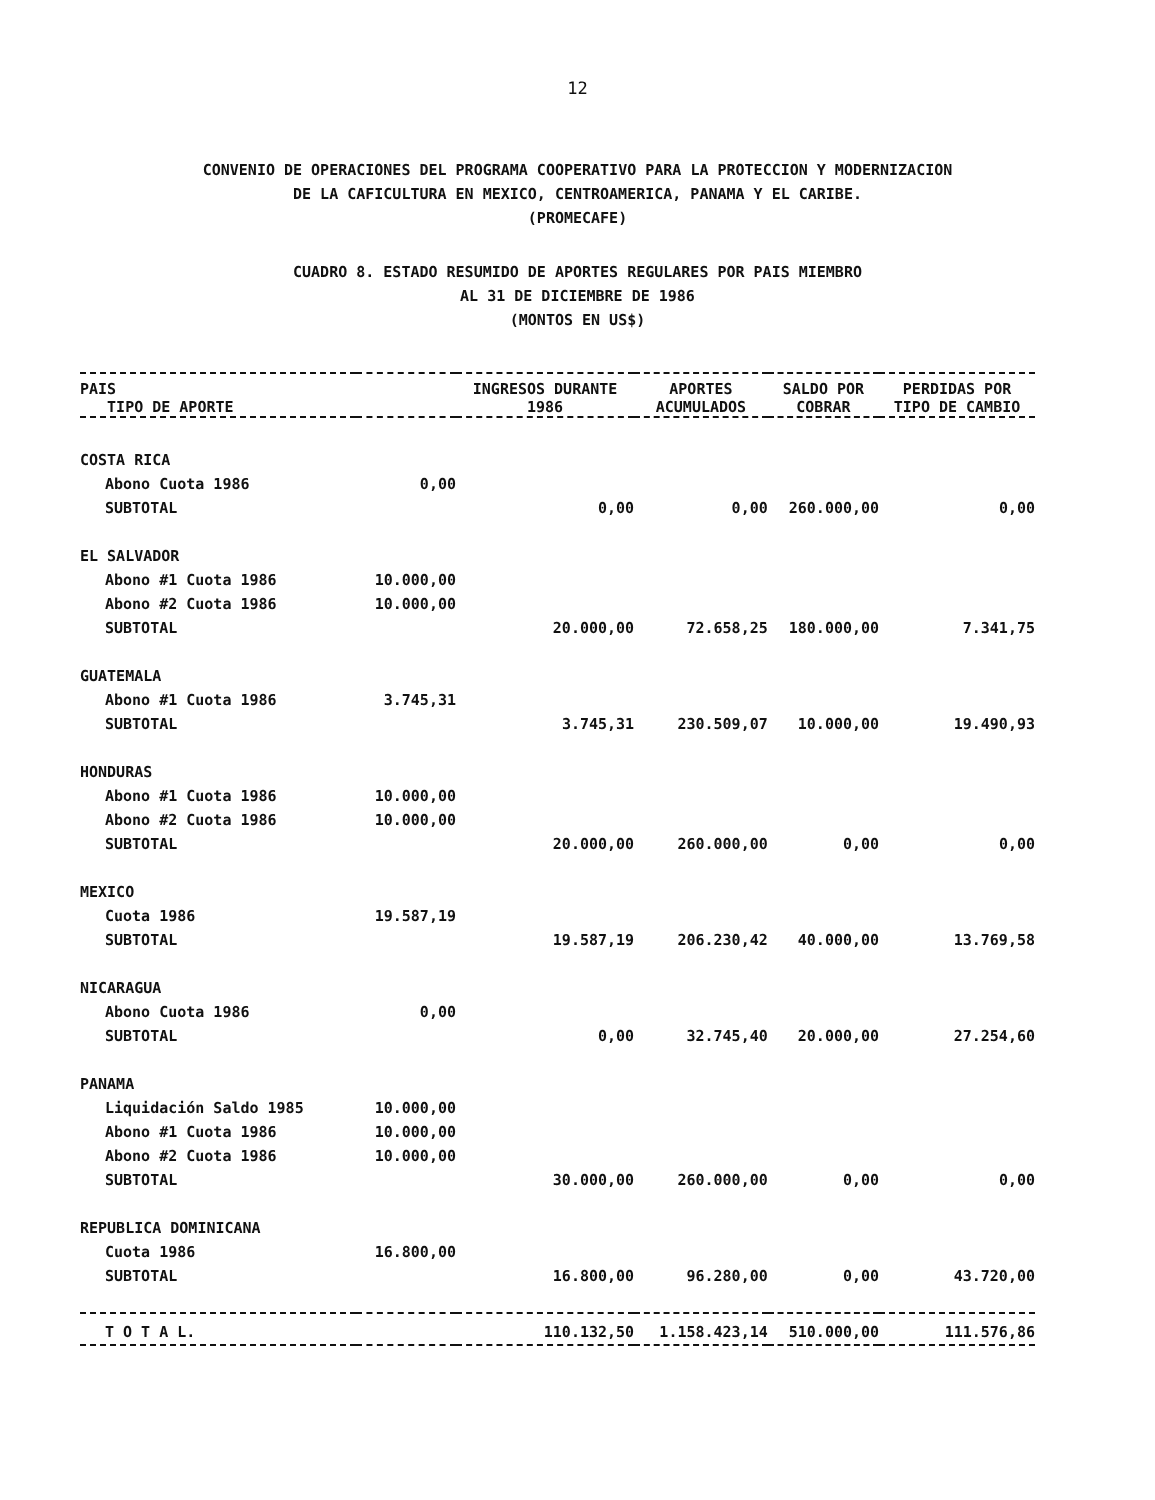12
CONVENIO DE OPERACIONES DEL PROGRAMA COOPERATIVO PARA LA PROTECCION Y MODERNIZACION
DE LA CAFICULTURA EN MEXICO, CENTROAMERICA, PANAMA Y EL CARIBE.
(PROMECAFE)
CUADRO 8. ESTADO RESUMIDO DE APORTES REGULARES POR PAIS MIEMBRO
AL 31 DE DICIEMBRE DE 1986
(MONTOS EN US$)
| PAIS TIPO DE APORTE | | INGRESOS DURANTE 1986 | APORTES ACUMULADOS | SALDO POR COBRAR | PERDIDAS POR TIPO DE CAMBIO |
| --- | --- | --- | --- | --- | --- |
| COSTA RICA | | | | | |
| Abono Cuota 1986 | 0,00 | | | | |
| SUBTOTAL | | 0,00 | 0,00 | 260.000,00 | 0,00 |
| EL SALVADOR | | | | | |
| Abono #1 Cuota 1986 | 10.000,00 | | | | |
| Abono #2 Cuota 1986 | 10.000,00 | | | | |
| SUBTOTAL | | 20.000,00 | 72.658,25 | 180.000,00 | 7.341,75 |
| GUATEMALA | | | | | |
| Abono #1 Cuota 1986 | 3.745,31 | | | | |
| SUBTOTAL | | 3.745,31 | 230.509,07 | 10.000,00 | 19.490,93 |
| HONDURAS | | | | | |
| Abono #1 Cuota 1986 | 10.000,00 | | | | |
| Abono #2 Cuota 1986 | 10.000,00 | | | | |
| SUBTOTAL | | 20.000,00 | 260.000,00 | 0,00 | 0,00 |
| MEXICO | | | | | |
| Cuota 1986 | 19.587,19 | | | | |
| SUBTOTAL | | 19.587,19 | 206.230,42 | 40.000,00 | 13.769,58 |
| NICARAGUA | | | | | |
| Abono Cuota 1986 | 0,00 | | | | |
| SUBTOTAL | | 0,00 | 32.745,40 | 20.000,00 | 27.254,60 |
| PANAMA | | | | | |
| Liquidación Saldo 1985 | 10.000,00 | | | | |
| Abono #1 Cuota 1986 | 10.000,00 | | | | |
| Abono #2 Cuota 1986 | 10.000,00 | | | | |
| SUBTOTAL | | 30.000,00 | 260.000,00 | 0,00 | 0,00 |
| REPUBLICA DOMINICANA | | | | | |
| Cuota 1986 | 16.800,00 | | | | |
| SUBTOTAL | | 16.800,00 | 96.280,00 | 0,00 | 43.720,00 |
| T O T A L. | | 110.132,50 | 1.158.423,14 | 510.000,00 | 111.576,86 |